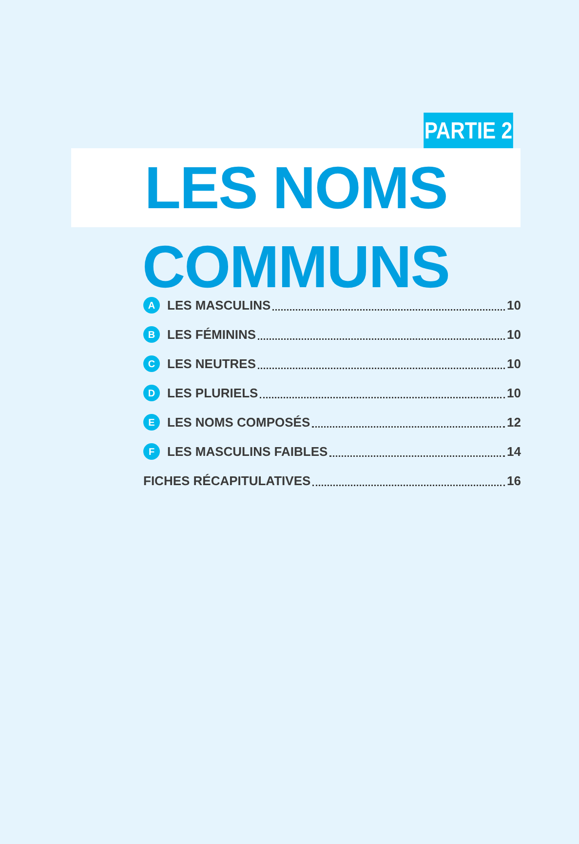PARTIE 2
LES NOMS COMMUNS
A LES MASCULINS 10
B LES FÉMININS 10
C LES NEUTRES 10
D LES PLURIELS 10
E LES NOMS COMPOSÉS 12
F LES MASCULINS FAIBLES 14
FICHES RÉCAPITULATIVES 16